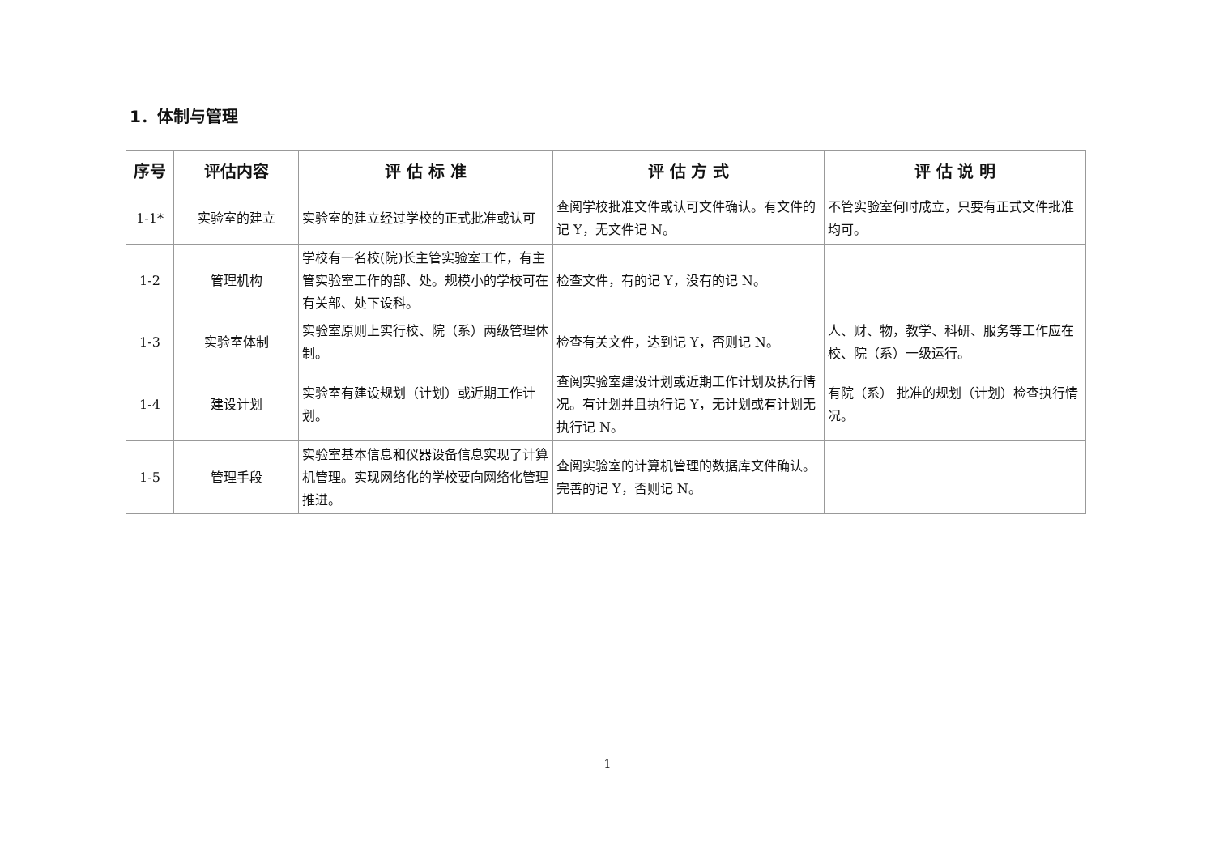1．体制与管理
| 序号 | 评估内容 | 评 估 标 准 | 评 估 方 式 | 评 估 说 明 |
| --- | --- | --- | --- | --- |
| 1-1* | 实验室的建立 | 实验室的建立经过学校的正式批准或认可 | 查阅学校批准文件或认可文件确认。有文件的记 Y，无文件记 N。 | 不管实验室何时成立，只要有正式文件批准均可。 |
| 1-2 | 管理机构 | 学校有一名校(院)长主管实验室工作，有主管实验室工作的部、处。规模小的学校可在有关部、处下设科。 | 检查文件，有的记 Y，没有的记 N。 | |
| 1-3 | 实验室体制 | 实验室原则上实行校、院（系）两级管理体制。 | 检查有关文件，达到记 Y，否则记 N。 | 人、财、物，教学、科研、服务等工作应在校、院（系）一级运行。 |
| 1-4 | 建设计划 | 实验室有建设规划（计划）或近期工作计划。 | 查阅实验室建设计划或近期工作计划及执行情况。有计划并且执行记 Y，无计划或有计划无执行记 N。 | 有院（系） 批准的规划（计划）检查执行情况。 |
| 1-5 | 管理手段 | 实验室基本信息和仪器设备信息实现了计算机管理。实现网络化的学校要向网络化管理推进。 | 查阅实验室的计算机管理的数据库文件确认。完善的记 Y，否则记 N。 | |
1